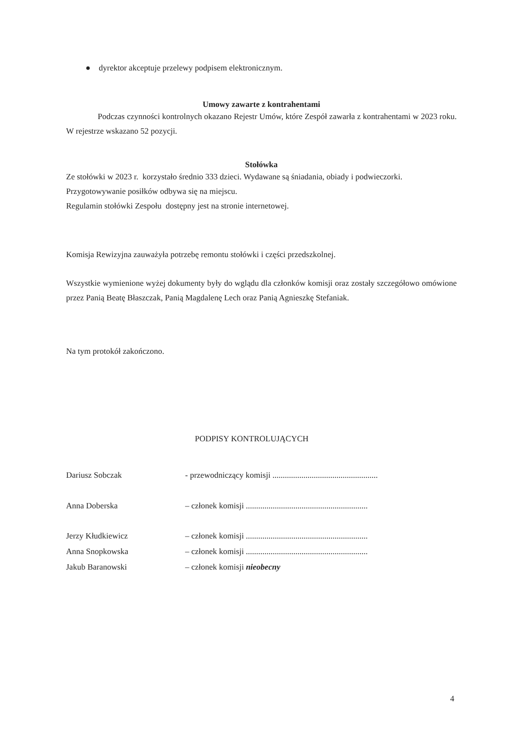● dyrektor akceptuje przelewy podpisem elektronicznym.
Umowy zawarte z kontrahentami
Podczas czynności kontrolnych okazano Rejestr Umów, które Zespół zawarła z kontrahentami w 2023 roku. W rejestrze wskazano 52 pozycji.
Stołówka
Ze stołówki w 2023 r. korzystało średnio 333 dzieci. Wydawane są śniadania, obiady i podwieczorki.
Przygotowywanie posiłków odbywa się na miejscu.
Regulamin stołówki Zespołu dostępny jest na stronie internetowej.
Komisja Rewizyjna zauważyła potrzebę remontu stołówki i części przedszkolnej.
Wszystkie wymienione wyżej dokumenty były do wglądu dla członków komisji oraz zostały szczegółowo omówione przez Panią Beatę Błaszczak, Panią Magdalenę Lech oraz Panią Agnieszkę Stefaniak.
Na tym protokół zakończono.
PODPISY KONTROLUJĄCYCH
Dariusz Sobczak - przewodniczący komisji ...................................................
Anna Doberska – członek komisji ...........................................................
Jerzy Kłudkiewicz – członek komisji ...........................................................
Anna Snopkowska – członek komisji ...........................................................
Jakub Baranowski – członek komisji nieobecny
4